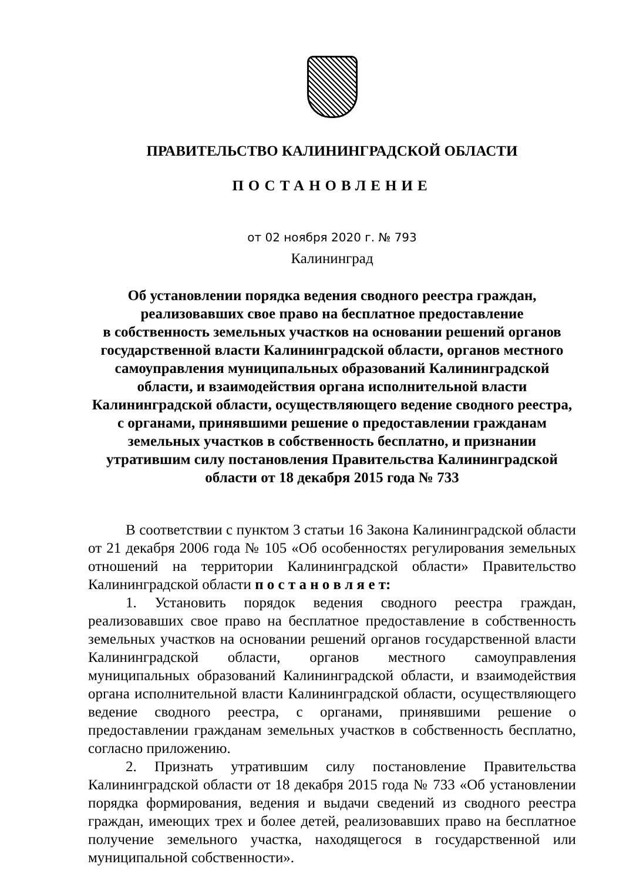ПРАВИТЕЛЬСТВО КАЛИНИНГРАДСКОЙ ОБЛАСТИ
ПОСТАНОВЛЕНИЕ
от 02 ноября 2020 г. № 793
Калининград
Об установлении порядка ведения сводного реестра граждан,
реализовавших свое право на бесплатное предоставление
в собственность земельных участков на основании решений органов
государственной власти Калининградской области, органов местного
самоуправления муниципальных образований Калининградской
области, и взаимодействия органа исполнительной власти
Калининградской области, осуществляющего ведение сводного реестра,
с органами, принявшими решение о предоставлении гражданам
земельных участков в собственность бесплатно, и признании
утратившим силу постановления Правительства Калининградской
области от 18 декабря 2015 года № 733
В соответствии с пунктом 3 статьи 16 Закона Калининградской области от 21 декабря 2006 года № 105 «Об особенностях регулирования земельных отношений на территории Калининградской области» Правительство Калининградской области п о с т а н о в л я е т:
1. Установить порядок ведения сводного реестра граждан, реализовавших свое право на бесплатное предоставление в собственность земельных участков на основании решений органов государственной власти Калининградской области, органов местного самоуправления муниципальных образований Калининградской области, и взаимодействия органа исполнительной власти Калининградской области, осуществляющего ведение сводного реестра, с органами, принявшими решение о предоставлении гражданам земельных участков в собственность бесплатно, согласно приложению.
2. Признать утратившим силу постановление Правительства Калининградской области от 18 декабря 2015 года № 733 «Об установлении порядка формирования, ведения и выдачи сведений из сводного реестра граждан, имеющих трех и более детей, реализовавших право на бесплатное получение земельного участка, находящегося в государственной или муниципальной собственности».